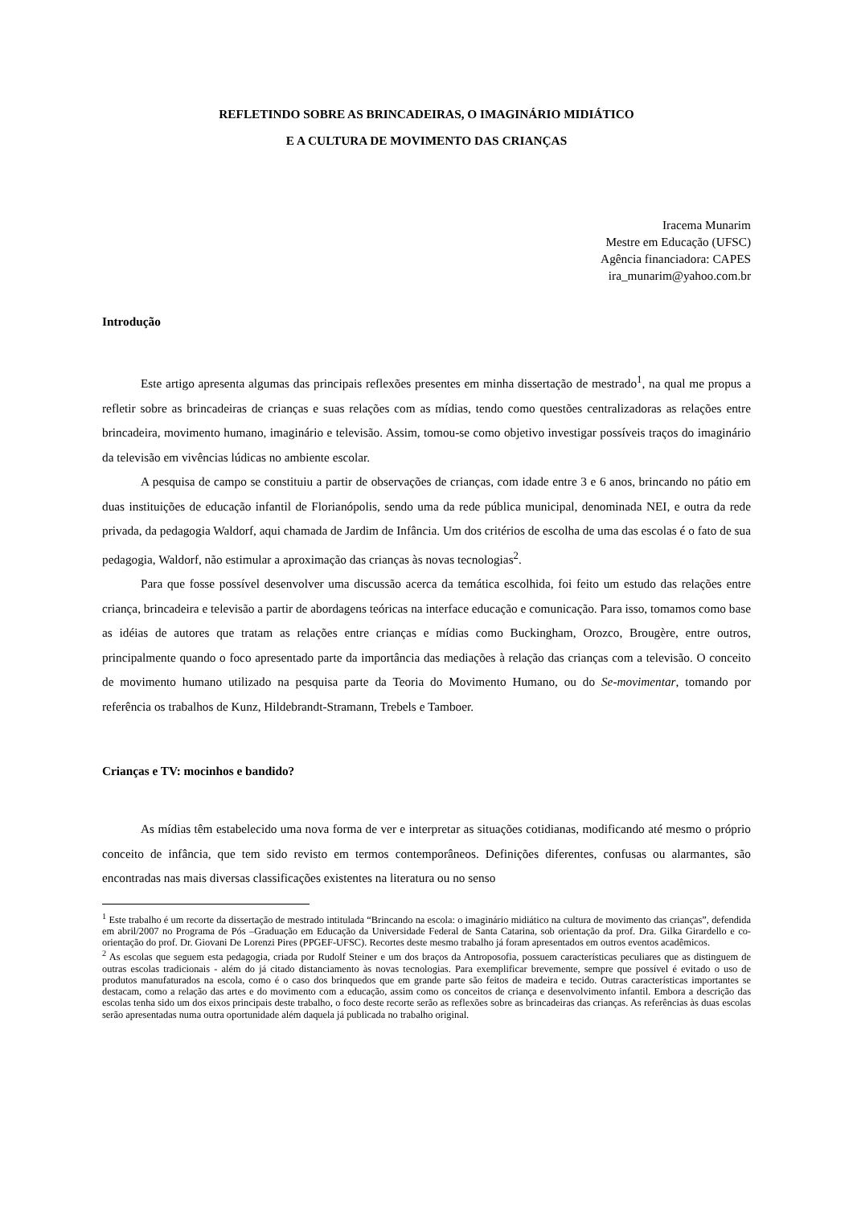REFLETINDO SOBRE AS BRINCADEIRAS, O IMAGINÁRIO MIDIÁTICO
E A CULTURA DE MOVIMENTO DAS CRIANÇAS
Iracema Munarim
Mestre em Educação (UFSC)
Agência financiadora: CAPES
ira_munarim@yahoo.com.br
Introdução
Este artigo apresenta algumas das principais reflexões presentes em minha dissertação de mestrado<sup>1</sup>, na qual me propus a refletir sobre as brincadeiras de crianças e suas relações com as mídias, tendo como questões centralizadoras as relações entre brincadeira, movimento humano, imaginário e televisão. Assim, tomou-se como objetivo investigar possíveis traços do imaginário da televisão em vivências lúdicas no ambiente escolar.
A pesquisa de campo se constituiu a partir de observações de crianças, com idade entre 3 e 6 anos, brincando no pátio em duas instituições de educação infantil de Florianópolis, sendo uma da rede pública municipal, denominada NEI, e outra da rede privada, da pedagogia Waldorf, aqui chamada de Jardim de Infância. Um dos critérios de escolha de uma das escolas é o fato de sua pedagogia, Waldorf, não estimular a aproximação das crianças às novas tecnologias<sup>2</sup>.
Para que fosse possível desenvolver uma discussão acerca da temática escolhida, foi feito um estudo das relações entre criança, brincadeira e televisão a partir de abordagens teóricas na interface educação e comunicação. Para isso, tomamos como base as idéias de autores que tratam as relações entre crianças e mídias como Buckingham, Orozco, Brougère, entre outros, principalmente quando o foco apresentado parte da importância das mediações à relação das crianças com a televisão. O conceito de movimento humano utilizado na pesquisa parte da Teoria do Movimento Humano, ou do Se-movimentar, tomando por referência os trabalhos de Kunz, Hildebrandt-Stramann, Trebels e Tamboer.
Crianças e TV: mocinhos e bandido?
As mídias têm estabelecido uma nova forma de ver e interpretar as situações cotidianas, modificando até mesmo o próprio conceito de infância, que tem sido revisto em termos contemporâneos. Definições diferentes, confusas ou alarmantes, são encontradas nas mais diversas classificações existentes na literatura ou no senso
<sup>1</sup> Este trabalho é um recorte da dissertação de mestrado intitulada “Brincando na escola: o imaginário midiático na cultura de movimento das crianças”, defendida em abril/2007 no Programa de Pós –Graduação em Educação da Universidade Federal de Santa Catarina, sob orientação da prof. Dra. Gilka Girardello e co-orientação do prof. Dr. Giovani De Lorenzi Pires (PPGEF-UFSC). Recortes deste mesmo trabalho já foram apresentados em outros eventos acadêmicos.
<sup>2</sup> As escolas que seguem esta pedagogia, criada por Rudolf Steiner e um dos braços da Antroposofia, possuem características peculiares que as distinguem de outras escolas tradicionais - além do já citado distanciamento às novas tecnologias. Para exemplificar brevemente, sempre que possível é evitado o uso de produtos manufaturados na escola, como é o caso dos brinquedos que em grande parte são feitos de madeira e tecido. Outras características importantes se destacam, como a relação das artes e do movimento com a educação, assim como os conceitos de criança e desenvolvimento infantil. Embora a descrição das escolas tenha sido um dos eixos principais deste trabalho, o foco deste recorte serão as reflexões sobre as brincadeiras das crianças. As referências às duas escolas serão apresentadas numa outra oportunidade além daquela já publicada no trabalho original.